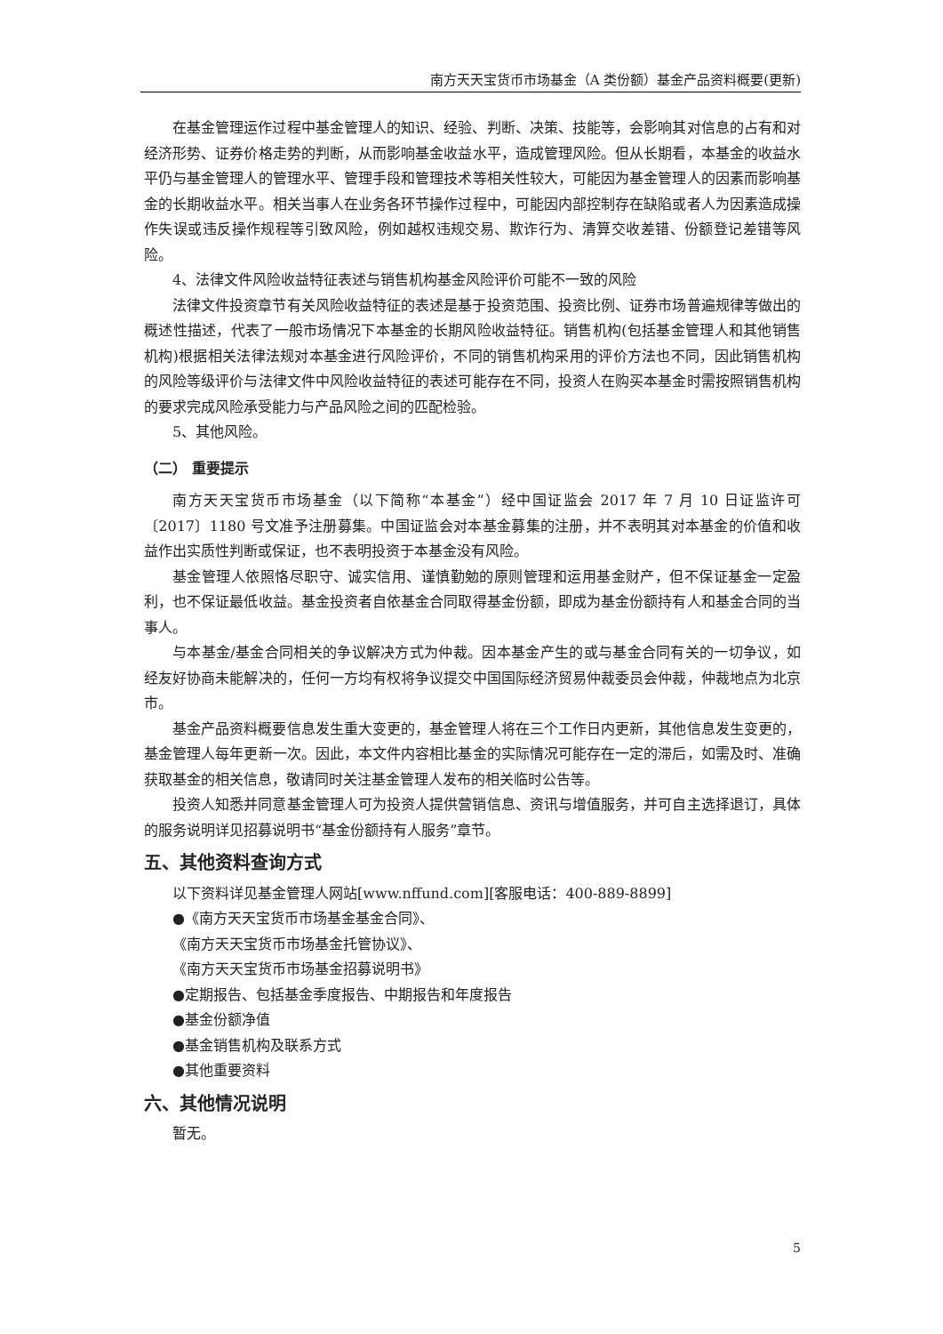南方天天宝货币市场基金（A 类份额）基金产品资料概要(更新)
在基金管理运作过程中基金管理人的知识、经验、判断、决策、技能等，会影响其对信息的占有和对经济形势、证券价格走势的判断，从而影响基金收益水平，造成管理风险。但从长期看，本基金的收益水平仍与基金管理人的管理水平、管理手段和管理技术等相关性较大，可能因为基金管理人的因素而影响基金的长期收益水平。相关当事人在业务各环节操作过程中，可能因内部控制存在缺陷或者人为因素造成操作失误或违反操作规程等引致风险，例如越权违规交易、欺诈行为、清算交收差错、份额登记差错等风险。
4、法律文件风险收益特征表述与销售机构基金风险评价可能不一致的风险
法律文件投资章节有关风险收益特征的表述是基于投资范围、投资比例、证券市场普遍规律等做出的概述性描述，代表了一般市场情况下本基金的长期风险收益特征。销售机构(包括基金管理人和其他销售机构)根据相关法律法规对本基金进行风险评价，不同的销售机构采用的评价方法也不同，因此销售机构的风险等级评价与法律文件中风险收益特征的表述可能存在不同，投资人在购买本基金时需按照销售机构的要求完成风险承受能力与产品风险之间的匹配检验。
5、其他风险。
（二） 重要提示
南方天天宝货币市场基金（以下简称“本基金”）经中国证监会 2017 年 7 月 10 日证监许可〔2017〕1180 号文准予注册募集。中国证监会对本基金募集的注册，并不表明其对本基金的价值和收益作出实质性判断或保证，也不表明投资于本基金没有风险。
基金管理人依照恪尽职守、诚实信用、谨慎勤勉的原则管理和运用基金财产，但不保证基金一定盈利，也不保证最低收益。基金投资者自依基金合同取得基金份额，即成为基金份额持有人和基金合同的当事人。
与本基金/基金合同相关的争议解决方式为仲裁。因本基金产生的或与基金合同有关的一切争议，如经友好协商未能解决的，任何一方均有权将争议提交中国国际经济贸易仲裁委员会仲裁，仲裁地点为北京市。
基金产品资料概要信息发生重大变更的，基金管理人将在三个工作日内更新，其他信息发生变更的，基金管理人每年更新一次。因此，本文件内容相比基金的实际情况可能存在一定的滞后，如需及时、准确获取基金的相关信息，敬请同时关注基金管理人发布的相关临时公告等。
投资人知悉并同意基金管理人可为投资人提供营销信息、资讯与增值服务，并可自主选择退订，具体的服务说明详见招募说明书“基金份额持有人服务”章节。
五、其他资料查询方式
以下资料详见基金管理人网站[www.nffund.com][客服电话：400-889-8899]
●《南方天天宝货币市场基金基金合同》、
《南方天天宝货币市场基金托管协议》、
《南方天天宝货币市场基金招募说明书》
●定期报告、包括基金季度报告、中期报告和年度报告
●基金份额净值
●基金销售机构及联系方式
●其他重要资料
六、其他情况说明
暂无。
5